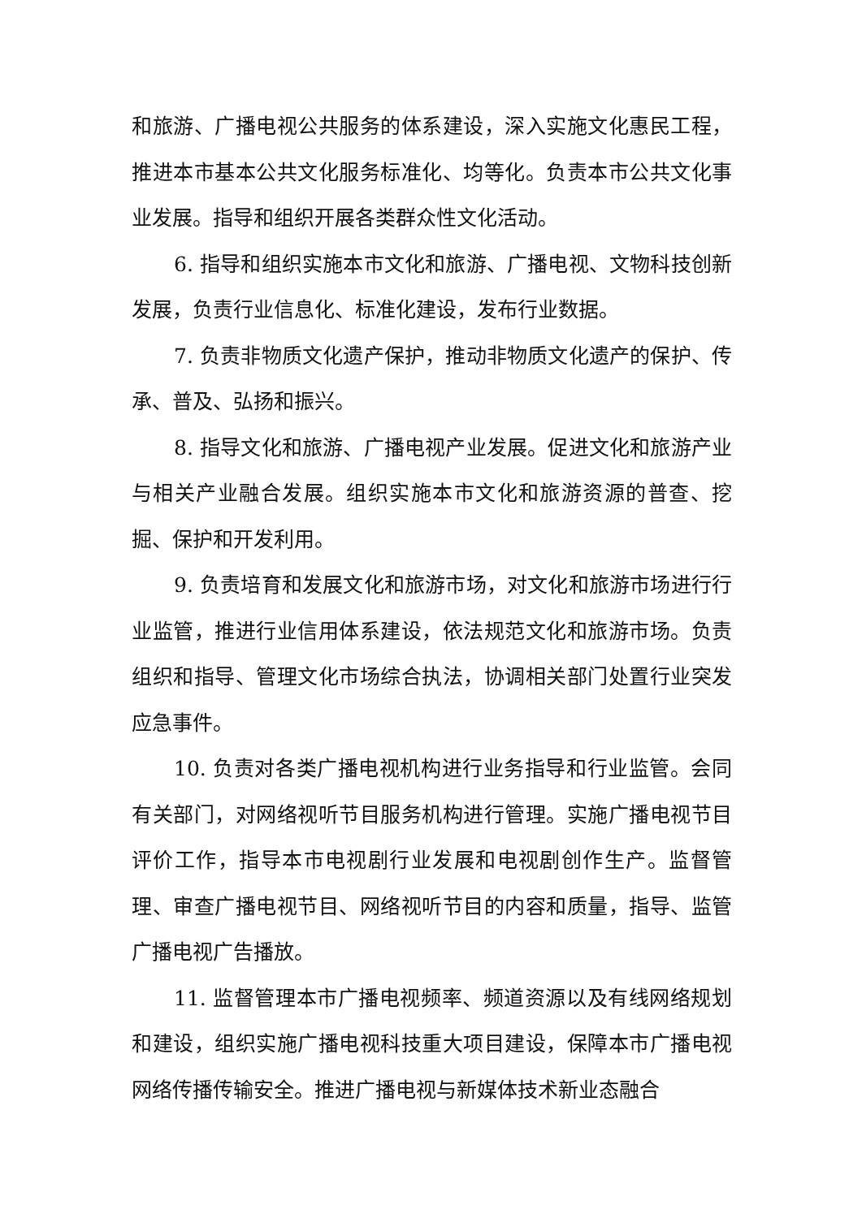和旅游、广播电视公共服务的体系建设，深入实施文化惠民工程，推进本市基本公共文化服务标准化、均等化。负责本市公共文化事业发展。指导和组织开展各类群众性文化活动。
6. 指导和组织实施本市文化和旅游、广播电视、文物科技创新发展，负责行业信息化、标准化建设，发布行业数据。
7. 负责非物质文化遗产保护，推动非物质文化遗产的保护、传承、普及、弘扬和振兴。
8. 指导文化和旅游、广播电视产业发展。促进文化和旅游产业与相关产业融合发展。组织实施本市文化和旅游资源的普查、挖掘、保护和开发利用。
9. 负责培育和发展文化和旅游市场，对文化和旅游市场进行行业监管，推进行业信用体系建设，依法规范文化和旅游市场。负责组织和指导、管理文化市场综合执法，协调相关部门处置行业突发应急事件。
10. 负责对各类广播电视机构进行业务指导和行业监管。会同有关部门，对网络视听节目服务机构进行管理。实施广播电视节目评价工作，指导本市电视剧行业发展和电视剧创作生产。监督管理、审查广播电视节目、网络视听节目的内容和质量，指导、监管广播电视广告播放。
11. 监督管理本市广播电视频率、频道资源以及有线网络规划和建设，组织实施广播电视科技重大项目建设，保障本市广播电视网络传播传输安全。推进广播电视与新媒体技术新业态融合